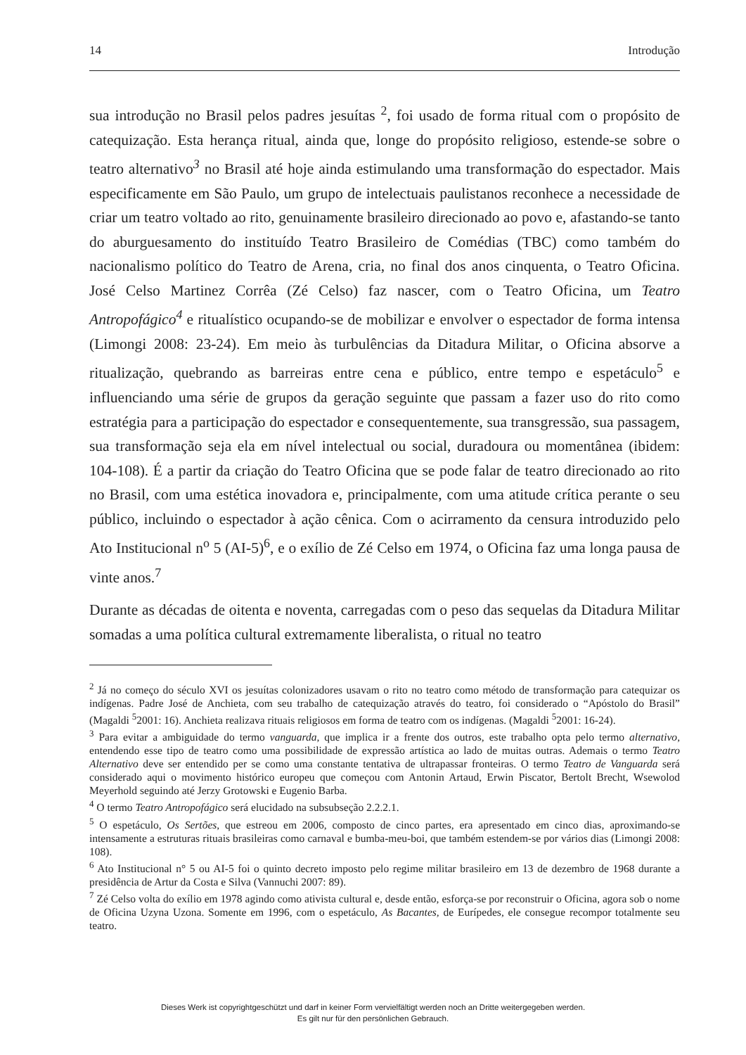14 Introdução
sua introdução no Brasil pelos padres jesuítas <sup>2</sup>, foi usado de forma ritual com o propósito de catequização. Esta herança ritual, ainda que, longe do propósito religioso, estende-se sobre o teatro alternativo<sup>3</sup> no Brasil até hoje ainda estimulando uma transformação do espectador. Mais especificamente em São Paulo, um grupo de intelectuais paulistanos reconhece a necessidade de criar um teatro voltado ao rito, genuinamente brasileiro direcionado ao povo e, afastando-se tanto do aburguesamento do instituído Teatro Brasileiro de Comédias (TBC) como também do nacionalismo político do Teatro de Arena, cria, no final dos anos cinquenta, o Teatro Oficina. José Celso Martinez Corrêa (Zé Celso) faz nascer, com o Teatro Oficina, um Teatro Antropofágico<sup>4</sup> e ritualístico ocupando-se de mobilizar e envolver o espectador de forma intensa (Limongi 2008: 23-24). Em meio às turbulências da Ditadura Militar, o Oficina absorve a ritualização, quebrando as barreiras entre cena e público, entre tempo e espetáculo<sup>5</sup> e influenciando uma série de grupos da geração seguinte que passam a fazer uso do rito como estratégia para a participação do espectador e consequentemente, sua transgressão, sua passagem, sua transformação seja ela em nível intelectual ou social, duradoura ou momentânea (ibidem: 104-108). É a partir da criação do Teatro Oficina que se pode falar de teatro direcionado ao rito no Brasil, com uma estética inovadora e, principalmente, com uma atitude crítica perante o seu público, incluindo o espectador à ação cênica. Com o acirramento da censura introduzido pelo Ato Institucional n<sup>o</sup> 5 (AI-5)<sup>6</sup>, e o exílio de Zé Celso em 1974, o Oficina faz uma longa pausa de vinte anos.<sup>7</sup>
Durante as décadas de oitenta e noventa, carregadas com o peso das sequelas da Ditadura Militar somadas a uma política cultural extremamente liberalista, o ritual no teatro
<sup>2</sup> Já no começo do século XVI os jesuítas colonizadores usavam o rito no teatro como método de transformação para catequizar os indígenas. Padre José de Anchieta, com seu trabalho de catequização através do teatro, foi considerado o “Apóstolo do Brasil” (Magaldi <sup>5</sup>2001: 16). Anchieta realizava rituais religiosos em forma de teatro com os indígenas. (Magaldi <sup>5</sup>2001: 16-24).
<sup>3</sup> Para evitar a ambiguidade do termo vanguarda, que implica ir a frente dos outros, este trabalho opta pelo termo alternativo, entendendo esse tipo de teatro como uma possibilidade de expressão artística ao lado de muitas outras. Ademais o termo Teatro Alternativo deve ser entendido per se como uma constante tentativa de ultrapassar fronteiras. O termo Teatro de Vanguarda será considerado aqui o movimento histórico europeu que começou com Antonin Artaud, Erwin Piscator, Bertolt Brecht, Wsewolod Meyerhold seguindo até Jerzy Grotowski e Eugenio Barba.
<sup>4</sup> O termo Teatro Antropofágico será elucidado na subsubseção 2.2.2.1.
<sup>5</sup> O espetáculo, Os Sertões, que estreou em 2006, composto de cinco partes, era apresentado em cinco dias, aproximando-se intensamente a estruturas rituais brasileiras como carnaval e bumba-meu-boi, que também estendem-se por vários dias (Limongi 2008: 108).
<sup>6</sup> Ato Institucional n° 5 ou AI-5 foi o quinto decreto imposto pelo regime militar brasileiro em 13 de dezembro de 1968 durante a presidência de Artur da Costa e Silva (Vannuchi 2007: 89).
<sup>7</sup> Zé Celso volta do exílio em 1978 agindo como ativista cultural e, desde então, esforça-se por reconstruir o Oficina, agora sob o nome de Oficina Uzyna Uzona. Somente em 1996, com o espetáculo, As Bacantes, de Eurípedes, ele consegue recompor totalmente seu teatro.
Dieses Werk ist copyrightgeschützt und darf in keiner Form vervielfältigt werden noch an Dritte weitergegeben werden.
Es gilt nur für den persönlichen Gebrauch.